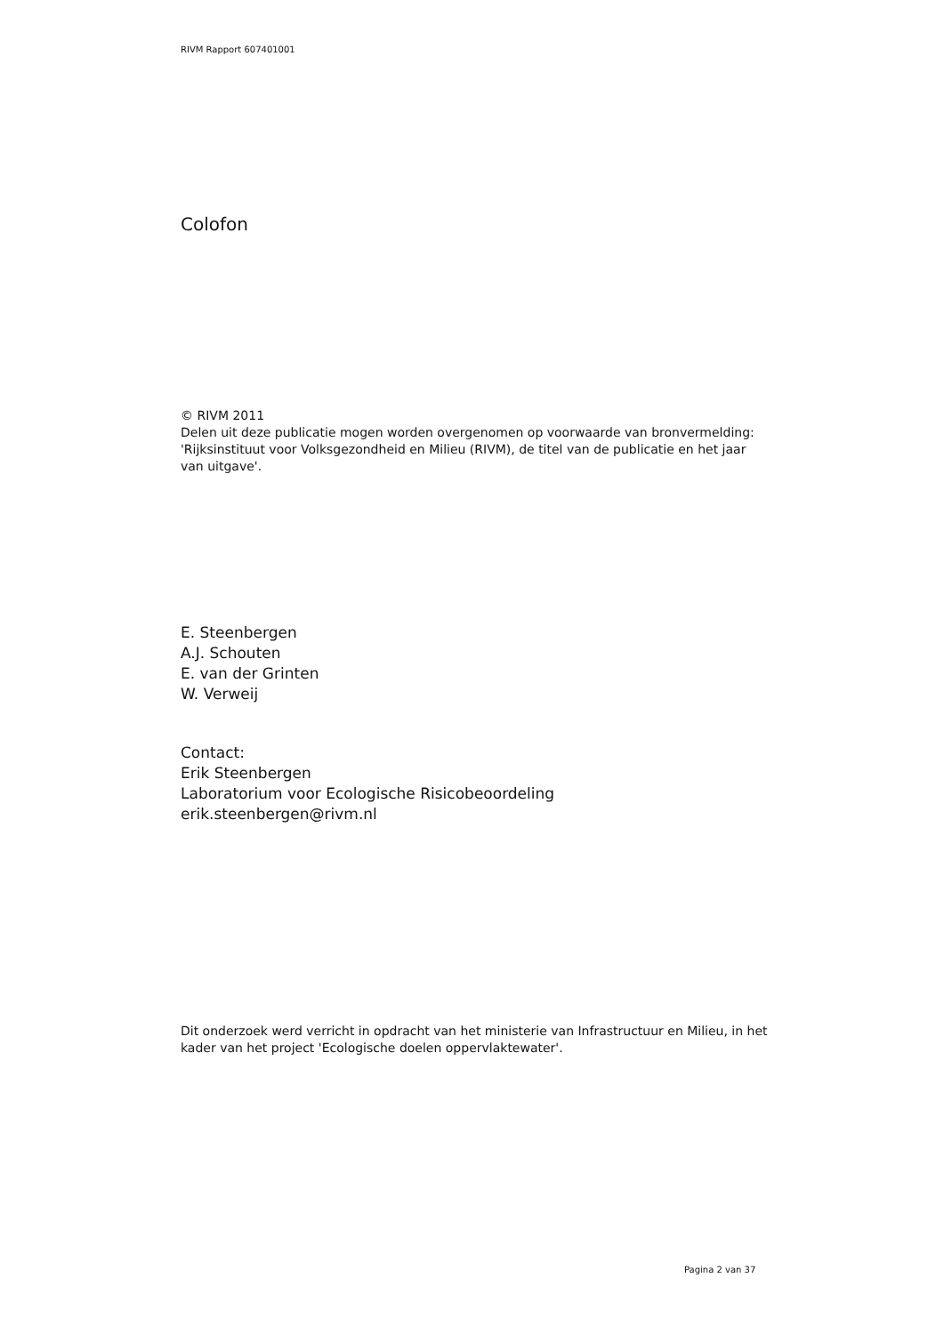RIVM Rapport 607401001
Colofon
© RIVM 2011
Delen uit deze publicatie mogen worden overgenomen op voorwaarde van bronvermelding: 'Rijksinstituut voor Volksgezondheid en Milieu (RIVM), de titel van de publicatie en het jaar van uitgave'.
E. Steenbergen
A.J. Schouten
E. van der Grinten
W. Verweij
Contact:
Erik Steenbergen
Laboratorium voor Ecologische Risicobeoordeling
erik.steenbergen@rivm.nl
Dit onderzoek werd verricht in opdracht van het ministerie van Infrastructuur en Milieu, in het kader van het project 'Ecologische doelen oppervlaktewater'.
Pagina 2 van 37